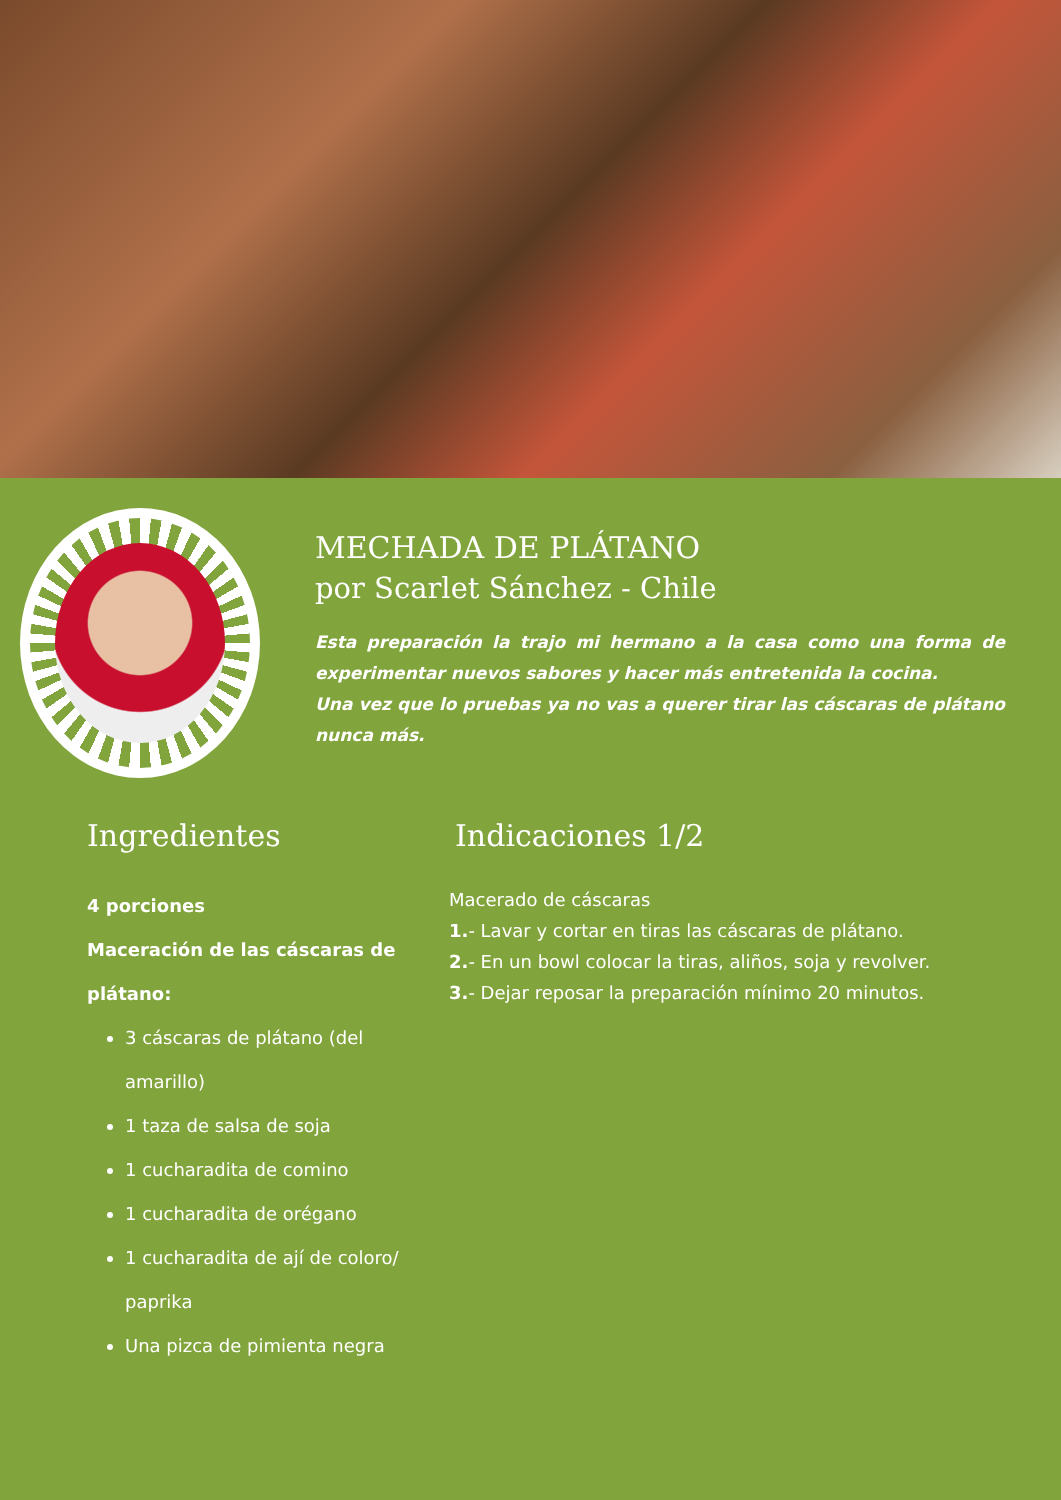MECHADA DE PLÁTANO
por Scarlet Sánchez - Chile
Esta preparación la trajo mi hermano a la casa como una forma de experimentar nuevos sabores y hacer más entretenida la cocina.
Una vez que lo pruebas ya no vas a querer tirar las cáscaras de plátano nunca más.
Ingredientes
4 porciones
Maceración de las cáscaras de plátano:
3 cáscaras de plátano (del amarillo)
1 taza de salsa de soja
1 cucharadita de comino
1 cucharadita de orégano
1 cucharadita de ají de coloro/ paprika
Una pizca de pimienta negra
Indicaciones 1/2
Macerado de cáscaras
1.- Lavar y cortar en tiras las cáscaras de plátano.
2.- En un bowl colocar la tiras, aliños, soja y revolver.
3.- Dejar reposar la preparación mínimo 20 minutos.